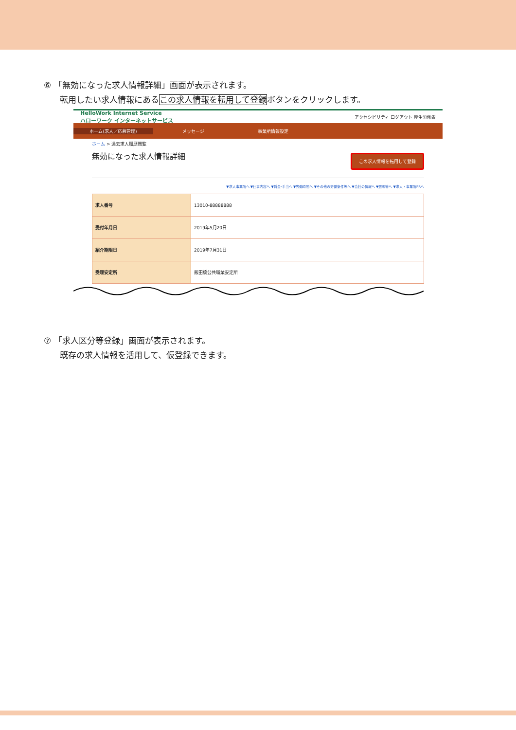⑥ 「無効になった求人情報詳細」画面が表示されます。
転用したい求人情報にあるこの求人情報を転用して登録ボタンをクリックします。
HelloWork Internet Service
ハローワーク インターネットサービス
アクセシビリティ ログアウト 厚生労働省
ホーム(求人／応募管理) メッセージ 事業所情報設定
ホーム > 過去求人履歴閲覧
無効になった求人情報詳細
この求人情報を転用して登録
▼求人事業所へ ▼仕事内容へ ▼賃金･手当へ ▼労働時間へ ▼その他の労働条件等へ ▼会社の情報へ ▼選考等へ ▼求人・事業所PRへ
| 求人番号 | 13010-88888888 |
| 受付年月日 | 2019年5月20日 |
| 紹介期限日 | 2019年7月31日 |
| 受理安定所 | 飯田橋公共職業安定所 |
⑦ 「求人区分等登録」画面が表示されます。
既存の求人情報を活用して、仮登録できます。